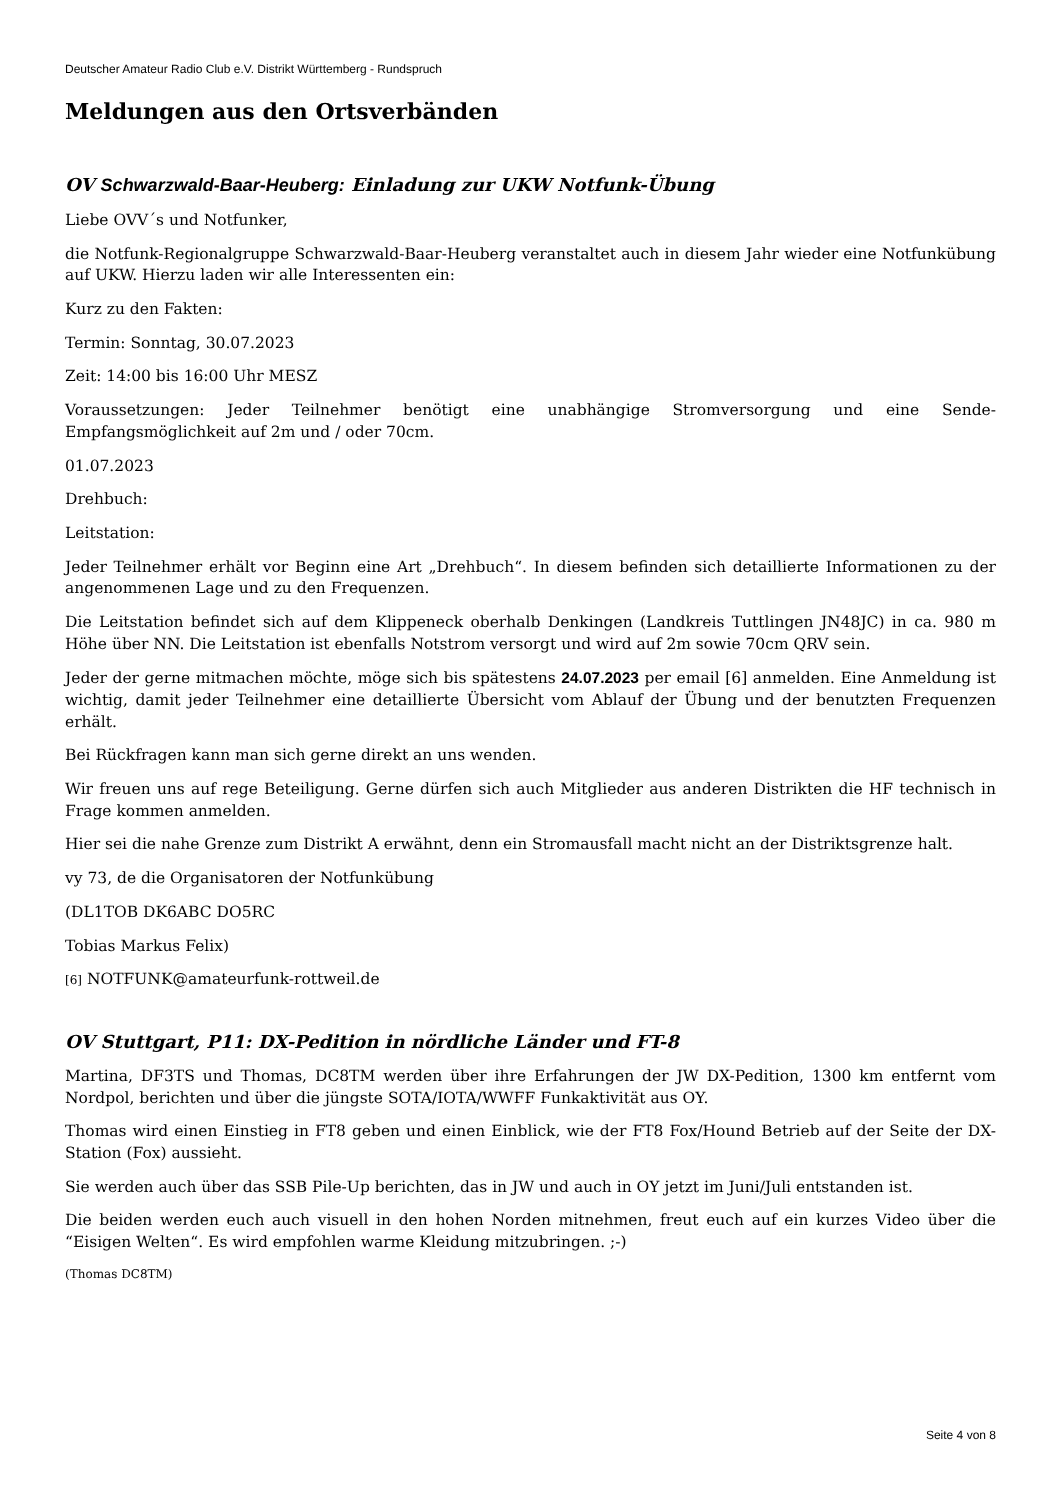Deutscher Amateur Radio Club e.V. Distrikt Württemberg - Rundspruch
Meldungen aus den Ortsverbänden
OV Schwarzwald-Baar-Heuberg: Einladung zur UKW Notfunk-Übung
Liebe OVV´s und Notfunker,
die Notfunk-Regionalgruppe Schwarzwald-Baar-Heuberg veranstaltet auch in diesem Jahr wieder eine Notfunkübung auf UKW. Hierzu laden wir alle Interessenten ein:
Kurz zu den Fakten:
Termin: Sonntag, 30.07.2023
Zeit: 14:00 bis 16:00 Uhr MESZ
Voraussetzungen: Jeder Teilnehmer benötigt eine unabhängige Stromversorgung und eine Sende-Empfangsmöglichkeit auf 2m und / oder 70cm.
01.07.2023
Drehbuch:
Leitstation:
Jeder Teilnehmer erhält vor Beginn eine Art „Drehbuch“. In diesem befinden sich detaillierte Informationen zu der angenommenen Lage und zu den Frequenzen.
Die Leitstation befindet sich auf dem Klippeneck oberhalb Denkingen (Landkreis Tuttlingen JN48JC) in ca. 980 m Höhe über NN. Die Leitstation ist ebenfalls Notstrom versorgt und wird auf 2m sowie 70cm QRV sein.
Jeder der gerne mitmachen möchte, möge sich bis spätestens 24.07.2023 per email [6] anmelden. Eine Anmeldung ist wichtig, damit jeder Teilnehmer eine detaillierte Übersicht vom Ablauf der Übung und der benutzten Frequenzen erhält.
Bei Rückfragen kann man sich gerne direkt an uns wenden.
Wir freuen uns auf rege Beteiligung. Gerne dürfen sich auch Mitglieder aus anderen Distrikten die HF technisch in Frage kommen anmelden.
Hier sei die nahe Grenze zum Distrikt A erwähnt, denn ein Stromausfall macht nicht an der Distriktsgrenze halt.
vy 73, de die Organisatoren der Notfunkübung
(DL1TOB DK6ABC DO5RC
Tobias Markus Felix)
[6] NOTFUNK@amateurfunk-rottweil.de
OV Stuttgart, P11: DX-Pedition in nördliche Länder und FT-8
Martina, DF3TS und Thomas, DC8TM werden über ihre Erfahrungen der JW DX-Pedition, 1300 km entfernt vom Nordpol, berichten und über die jüngste SOTA/IOTA/WWFF Funkaktivität aus OY.
Thomas wird einen Einstieg in FT8 geben und einen Einblick, wie der FT8 Fox/Hound Betrieb auf der Seite der DX-Station (Fox) aussieht.
Sie werden auch über das SSB Pile-Up berichten, das in JW und auch in OY jetzt im Juni/Juli entstanden ist.
Die beiden werden euch auch visuell in den hohen Norden mitnehmen, freut euch auf ein kurzes Video über die “Eisigen Welten“. Es wird empfohlen warme Kleidung mitzubringen. ;-)
(Thomas DC8TM)
Seite 4 von 8